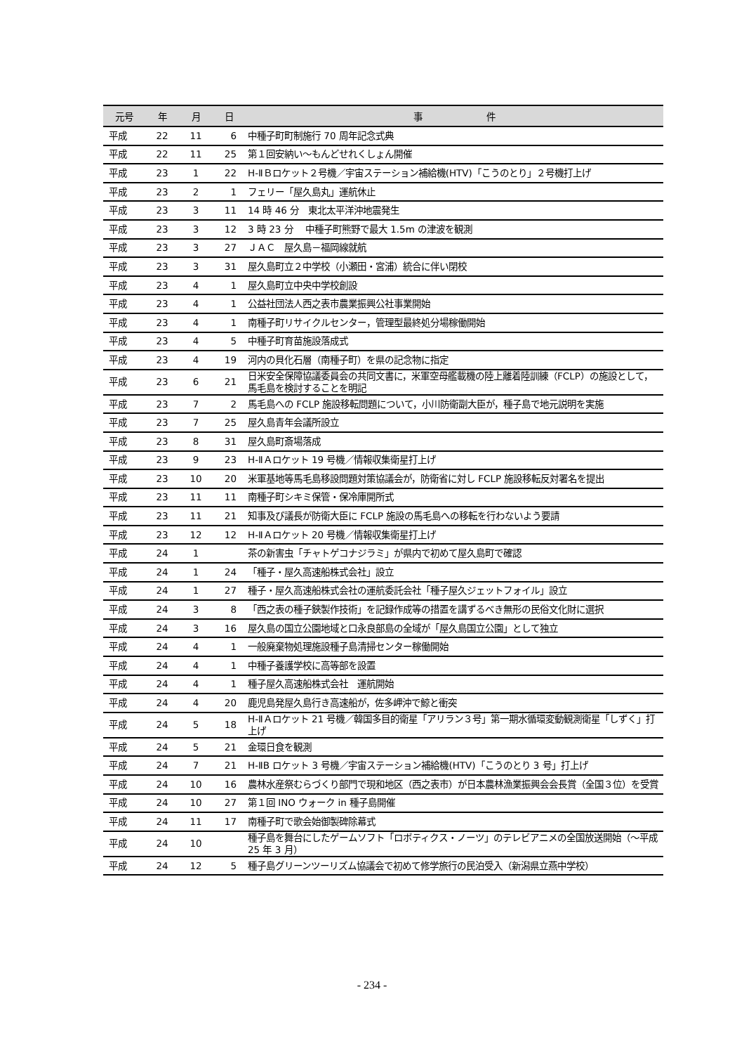| 元号 | 年 | 月 | 日 | 事 件 |
| --- | --- | --- | --- | --- |
| 平成 | 22 | 11 | 6 | 中種子町町制施行 70 周年記念式典 |
| 平成 | 22 | 11 | 25 | 第１回安納い～もんどせれくしょん開催 |
| 平成 | 23 | 1 | 22 | H-ⅡＢロケット２号機／宇宙ステーション補給機(HTV)「こうのとり」２号機打上げ |
| 平成 | 23 | 2 | 1 | フェリー「屋久島丸」運航休止 |
| 平成 | 23 | 3 | 11 | 14 時 46 分 東北太平洋沖地震発生 |
| 平成 | 23 | 3 | 12 | 3 時 23 分 中種子町熊野で最大 1.5m の津波を観測 |
| 平成 | 23 | 3 | 27 | ＪＡＣ 屋久島－福岡線就航 |
| 平成 | 23 | 3 | 31 | 屋久島町立２中学校（小瀬田・宮浦）統合に伴い閉校 |
| 平成 | 23 | 4 | 1 | 屋久島町立中央中学校創設 |
| 平成 | 23 | 4 | 1 | 公益社団法人西之表市農業振興公社事業開始 |
| 平成 | 23 | 4 | 1 | 南種子町リサイクルセンター，管理型最終処分場稼働開始 |
| 平成 | 23 | 4 | 5 | 中種子町育苗施設落成式 |
| 平成 | 23 | 4 | 19 | 河内の貝化石層（南種子町）を県の記念物に指定 |
| 平成 | 23 | 6 | 21 | 日米安全保障協議委員会の共同文書に，米軍空母艦載機の陸上離着陸訓練（FCLP）の施設として，馬毛島を検討することを明記 |
| 平成 | 23 | 7 | 2 | 馬毛島への FCLP 施設移転問題について，小川防衛副大臣が，種子島で地元説明を実施 |
| 平成 | 23 | 7 | 25 | 屋久島青年会議所設立 |
| 平成 | 23 | 8 | 31 | 屋久島町斎場落成 |
| 平成 | 23 | 9 | 23 | H-ⅡＡロケット 19 号機／情報収集衛星打上げ |
| 平成 | 23 | 10 | 20 | 米軍基地等馬毛島移設問題対策協議会が，防衛省に対し FCLP 施設移転反対署名を提出 |
| 平成 | 23 | 11 | 11 | 南種子町シキミ保管・保冷庫開所式 |
| 平成 | 23 | 11 | 21 | 知事及び議長が防衛大臣に FCLP 施設の馬毛島への移転を行わないよう要請 |
| 平成 | 23 | 12 | 12 | H-ⅡＡロケット 20 号機／情報収集衛星打上げ |
| 平成 | 24 | 1 | | 茶の新害虫「チャトゲコナジラミ」が県内で初めて屋久島町で確認 |
| 平成 | 24 | 1 | 24 | 「種子・屋久高速船株式会社」設立 |
| 平成 | 24 | 1 | 27 | 種子・屋久高速船株式会社の運航委託会社「種子屋久ジェットフォイル」設立 |
| 平成 | 24 | 3 | 8 | 「西之表の種子鋏製作技術」を記録作成等の措置を講ずるべき無形の民俗文化財に選択 |
| 平成 | 24 | 3 | 16 | 屋久島の国立公園地域と口永良部島の全域が「屋久島国立公園」として独立 |
| 平成 | 24 | 4 | 1 | 一般廃棄物処理施設種子島清掃センター稼働開始 |
| 平成 | 24 | 4 | 1 | 中種子養護学校に高等部を設置 |
| 平成 | 24 | 4 | 1 | 種子屋久高速船株式会社 運航開始 |
| 平成 | 24 | 4 | 20 | 鹿児島発屋久島行き高速船が，佐多岬沖で鯨と衝突 |
| 平成 | 24 | 5 | 18 | H-ⅡＡロケット 21 号機／韓国多目的衛星「アリラン３号」第一期水循環変動観測衛星「しずく」打上げ |
| 平成 | 24 | 5 | 21 | 金環日食を観測 |
| 平成 | 24 | 7 | 21 | H-ⅡB ロケット 3 号機／宇宙ステーション補給機(HTV)「こうのとり 3 号」打上げ |
| 平成 | 24 | 10 | 16 | 農林水産祭むらづくり部門で現和地区（西之表市）が日本農林漁業振興会会長賞（全国３位）を受賞 |
| 平成 | 24 | 10 | 27 | 第１回 INO ウォーク in 種子島開催 |
| 平成 | 24 | 11 | 17 | 南種子町で歌会始御製碑除幕式 |
| 平成 | 24 | 10 | | 種子島を舞台にしたゲームソフト「ロボティクス・ノーツ」のテレビアニメの全国放送開始（～平成 25 年 3 月） |
| 平成 | 24 | 12 | 5 | 種子島グリーンツーリズム協議会で初めて修学旅行の民泊受入（新潟県立燕中学校） |
- 234 -